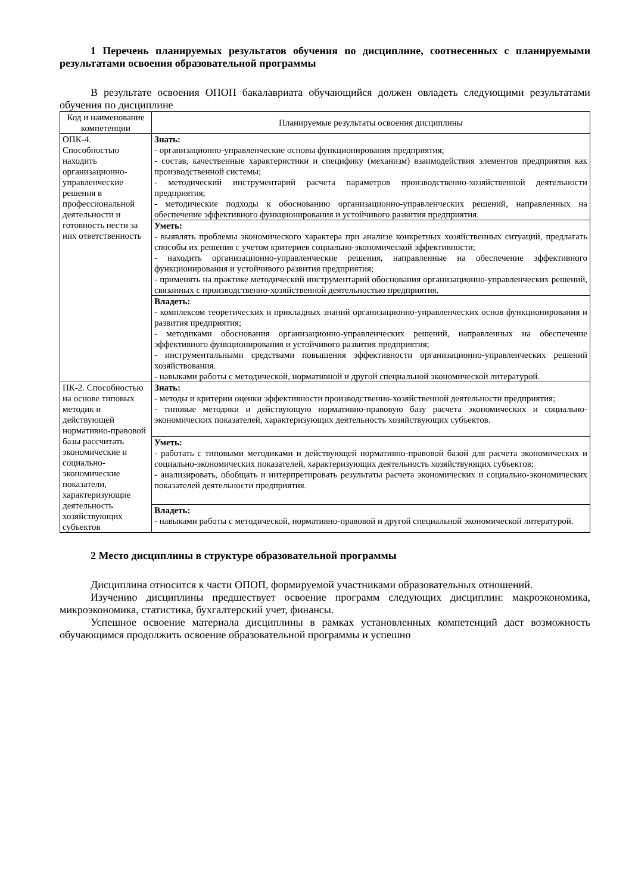1 Перечень планируемых результатов обучения по дисциплине, соотнесенных с планируемыми результатами освоения образовательной программы
В результате освоения ОПОП бакалавриата обучающийся должен овладеть следующими результатами обучения по дисциплине
| Код и наименование компетенции | Планируемые результаты освоения дисциплины |
| --- | --- |
| ОПК-4. Способностью находить организационно-управленческие решения в профессиональной деятельности и готовность нести за них ответственность | Знать: - организационно-управленческие основы функционирования предприятия; - состав, качественные характеристики и специфику (механизм) взаимодействия элементов предприятия как производственной системы; - методический инструментарий расчета параметров производственно-хозяйственной деятельности предприятия; - методические подходы к обоснованию организационно-управленческих решений, направленных на обеспечение эффективного функционирования и устойчивого развития предприятия. |
| | Уметь: - выявлять проблемы экономического характера при анализе конкретных хозяйственных ситуаций, предлагать способы их решения с учетом критериев социально-экономической эффективности; - находить организационно-управленческие решения, направленные на обеспечение эффективного функционирования и устойчивого развития предприятия; - применять на практике методический инструментарий обоснования организационно-управленческих решений, связанных с производственно-хозяйственной деятельностью предприятия. |
| | Владеть: - комплексом теоретических и прикладных знаний организационно-управленческих основ функционирования и развития предприятия; - методиками обоснования организационно-управленческих решений, направленных на обеспечение эффективного функционирования и устойчивого развития предприятия; - инструментальными средствами повышения эффективности организационно-управленческих решений хозяйствования. - навыками работы с методической, нормативной и другой специальной экономической литературой. |
| ПК-2. Способностью на основе типовых методик и действующей нормативно-правовой базы рассчитать экономические и социально-экономические показатели, характеризующие деятельность хозяйствующих субъектов | Знать: - методы и критерии оценки эффективности производственно-хозяйственной деятельности предприятия; - типовые методики и действующую нормативно-правовую базу расчета экономических и социально-экономических показателей, характеризующих деятельность хозяйствующих субъектов. |
| | Уметь: - работать с типовыми методиками и действующей нормативно-правовой базой для расчета экономических и социально-экономических показателей, характеризующих деятельность хозяйствующих субъектов; - анализировать, обобщать и интерпретировать результаты расчета экономических и социально-экономических показателей деятельности предприятия. |
| | Владеть: - навыками работы с методической, нормативно-правовой и другой специальной экономической литературой. |
2 Место дисциплины в структуре образовательной программы
Дисциплина относится к части ОПОП, формируемой участниками образовательных отношений.
Изучению дисциплины предшествует освоение программ следующих дисциплин: макроэкономика, микроэкономика, статистика, бухгалтерский учет, финансы.
Успешное освоение материала дисциплины в рамках установленных компетенций даст возможность обучающимся продолжить освоение образовательной программы и успешно